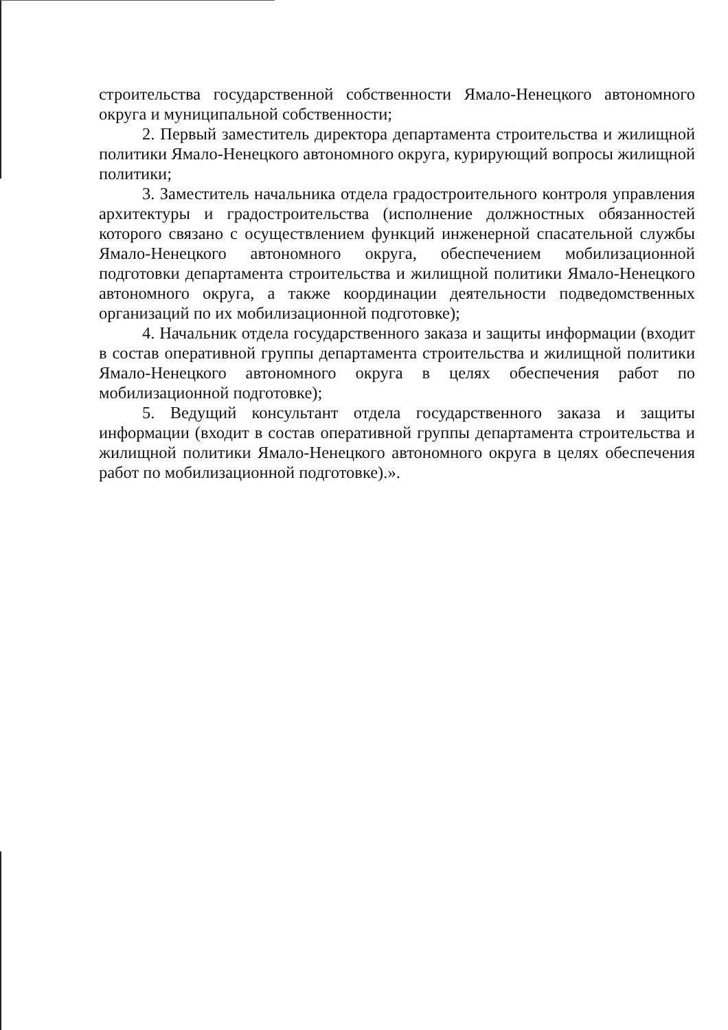строительства государственной собственности Ямало-Ненецкого автономного округа и муниципальной собственности;
2. Первый заместитель директора департамента строительства и жилищной политики Ямало-Ненецкого автономного округа, курирующий вопросы жилищной политики;
3. Заместитель начальника отдела градостроительного контроля управления архитектуры и градостроительства (исполнение должностных обязанностей которого связано с осуществлением функций инженерной спасательной службы Ямало-Ненецкого автономного округа, обеспечением мобилизационной подготовки департамента строительства и жилищной политики Ямало-Ненецкого автономного округа, а также координации деятельности подведомственных организаций по их мобилизационной подготовке);
4. Начальник отдела государственного заказа и защиты информации (входит в состав оперативной группы департамента строительства и жилищной политики Ямало-Ненецкого автономного округа в целях обеспечения работ по мобилизационной подготовке);
5. Ведущий консультант отдела государственного заказа и защиты информации (входит в состав оперативной группы департамента строительства и жилищной политики Ямало-Ненецкого автономного округа в целях обеспечения работ по мобилизационной подготовке).».